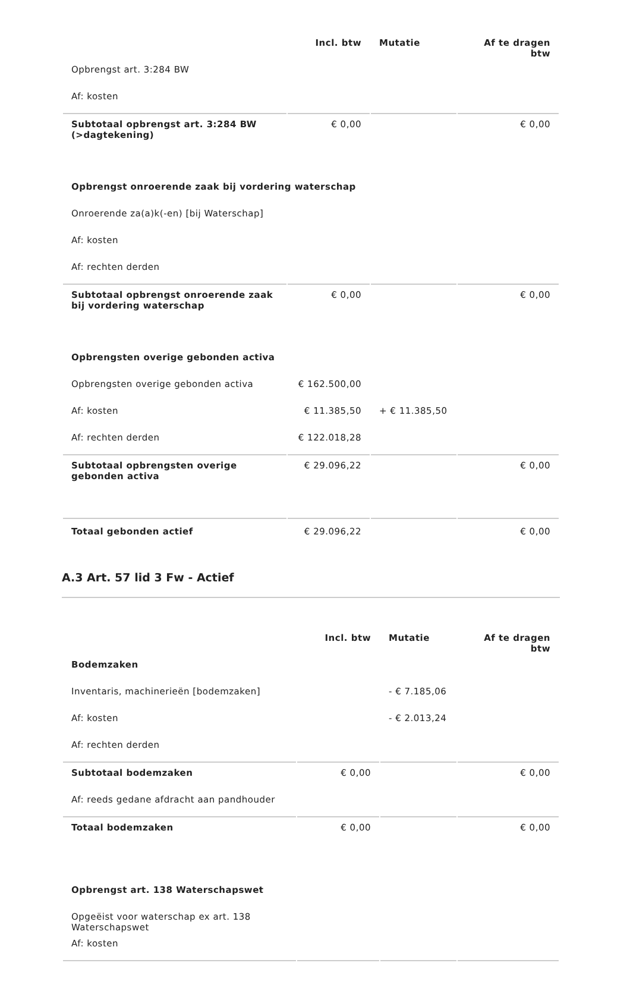| | Incl. btw | Mutatie | Af te dragen btw |
| --- | --- | --- | --- |
| Opbrengst art. 3:284 BW | | | |
| Af: kosten | | | |
| Subtotaal opbrengst art. 3:284 BW (>dagtekening) | € 0,00 | | € 0,00 |
| Opbrengst onroerende zaak bij vordering waterschap | | | |
| Onroerende za(a)k(-en) [bij Waterschap] | | | |
| Af: kosten | | | |
| Af: rechten derden | | | |
| Subtotaal opbrengst onroerende zaak bij vordering waterschap | € 0,00 | | € 0,00 |
| Opbrengsten overige gebonden activa | | | |
| Opbrengsten overige gebonden activa | € 162.500,00 | | |
| Af: kosten | € 11.385,50 | + € 11.385,50 | |
| Af: rechten derden | € 122.018,28 | | |
| Subtotaal opbrengsten overige gebonden activa | € 29.096,22 | | € 0,00 |
| Totaal gebonden actief | € 29.096,22 | | € 0,00 |
A.3 Art. 57 lid 3 Fw - Actief
| | Incl. btw | Mutatie | Af te dragen btw |
| --- | --- | --- | --- |
| Bodemzaken | | | |
| Inventaris, machinerieën [bodemzaken] | | - € 7.185,06 | |
| Af: kosten | | - € 2.013,24 | |
| Af: rechten derden | | | |
| Subtotaal bodemzaken | € 0,00 | | € 0,00 |
| Af: reeds gedane afdracht aan pandhouder | | | |
| Totaal bodemzaken | € 0,00 | | € 0,00 |
| Opbrengst art. 138 Waterschapswet | | | |
| Opgeëist voor waterschap ex art. 138 Waterschapswet | | | |
| Af: kosten | | | |